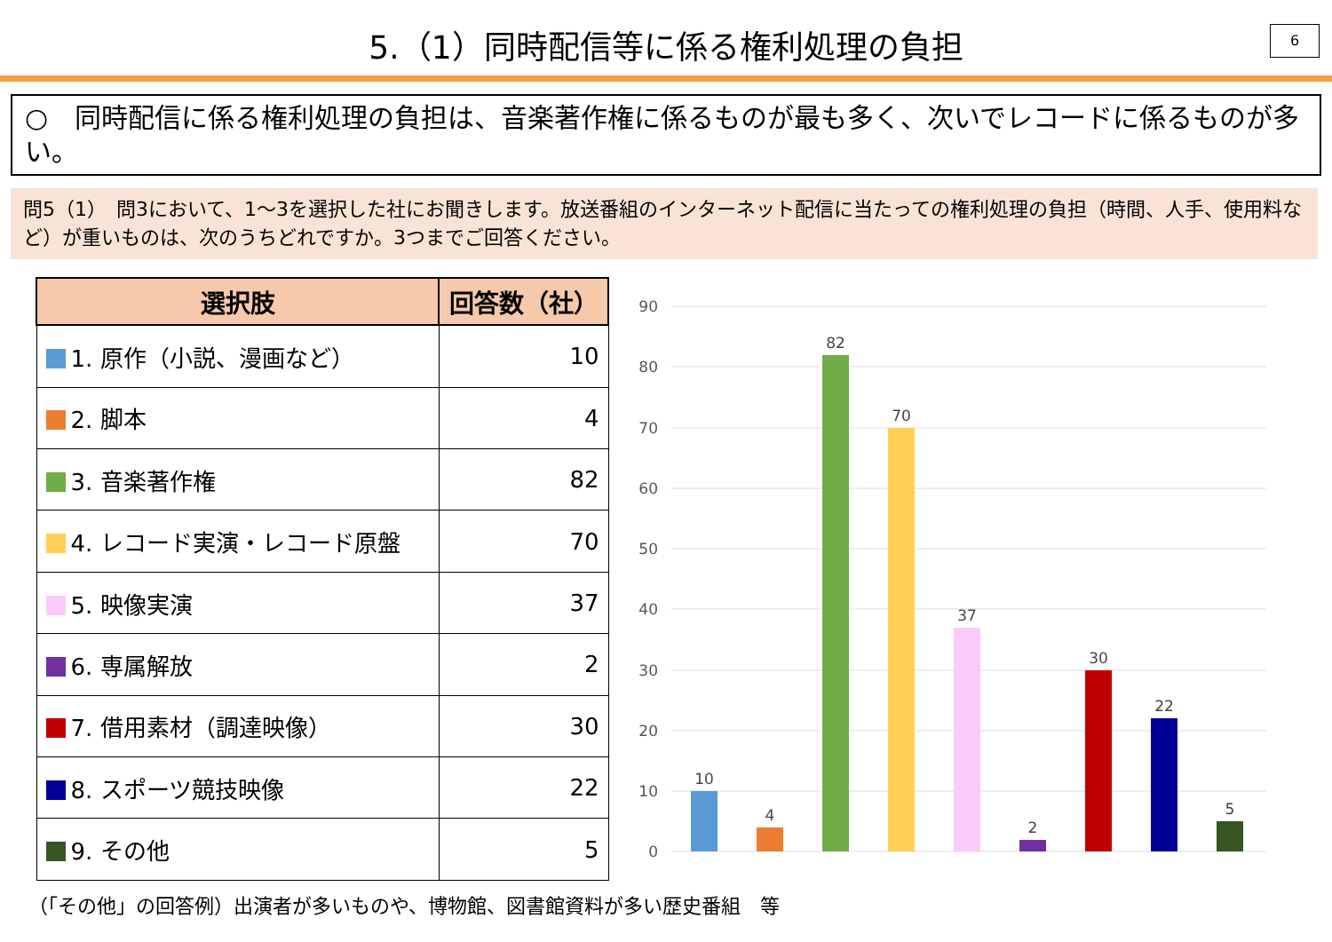5.（1）同時配信等に係る権利処理の負担
6
○　同時配信に係る権利処理の負担は、音楽著作権に係るものが最も多く、次いでレコードに係るものが多い。
問5（1）　問3において、1～3を選択した社にお聞きします。放送番組のインターネット配信に当たっての権利処理の負担（時間、人手、使用料など）が重いものは、次のうちどれですか。3つまでご回答ください。
| 選択肢 | 回答数（社） |
| --- | --- |
| 1. 原作（小説、漫画など） | 10 |
| 2. 脚本 | 4 |
| 3. 音楽著作権 | 82 |
| 4. レコード実演・レコード原盤 | 70 |
| 5. 映像実演 | 37 |
| 6. 専属解放 | 2 |
| 7. 借用素材（調達映像） | 30 |
| 8. スポーツ競技映像 | 22 |
| 9. その他 | 5 |
90
80
70
60
50
40
30
20
10
0
10
4
82
70
37
2
30
22
5
（「その他」の回答例）出演者が多いものや、博物館、図書館資料が多い歴史番組　等